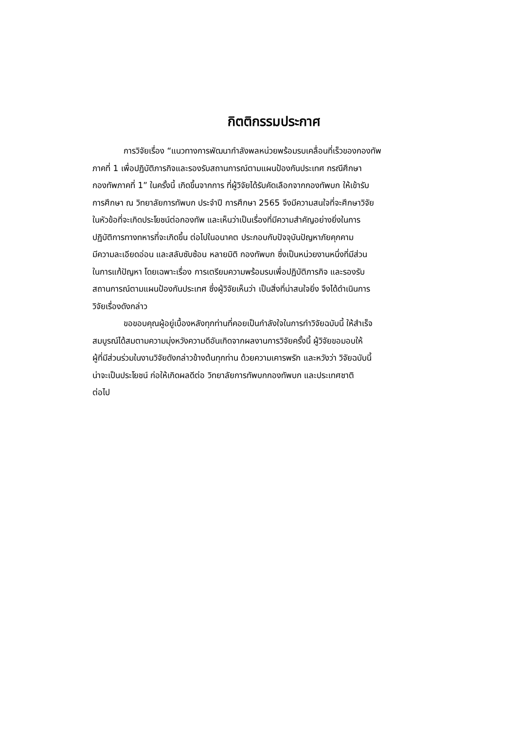กิตติกรรมประกาศ
การวิจัยเรื่อง “แนวทางการพัฒนากำลังพลหน่วยพร้อมรบเคลื่อนที่เร็วของกองทัพ
ภาคที่ 1 เพื่อปฏิบัติภารกิจและรองรับสถานการณ์ตามแผนป้องกันประเทศ กรณีศึกษา
กองทัพภาคที่ 1” ในครั้งนี้ เกิดขึ้นจากการ ที่ผู้วิจัยได้รับคัดเลือกจากกองทัพบก ให้เข้ารับ
การศึกษา ณ วิทยาลัยการทัพบก ประจำปี การศึกษา 2565 จึงมีความสนใจที่จะศึกษาวิจัย
ในหัวข้อที่จะเกิดประโยชน์ต่อกองทัพ และเห็นว่าเป็นเรื่องที่มีความสำคัญอย่างยิ่งในการ
ปฏิบัติการทางทหารที่จะเกิดขึ้น ต่อไปในอนาคต ประกอบกับปัจจุบันปัญหาภัยคุกคาม
มีความละเอียดอ่อน และสลับซับซ้อน หลายมิติ กองทัพบก ซึ่งเป็นหน่วยงานหนึ่งที่มีส่วน
ในการแก้ปัญหา โดยเฉพาะเรื่อง การเตรียมความพร้อมรบเพื่อปฏิบัติภารกิจ และรองรับ
สถานการณ์ตามแผนป้องกันประเทศ ซึ่งผู้วิจัยเห็นว่า เป็นสิ่งที่น่าสนใจยิ่ง จึงได้ดำเนินการ
วิจัยเรื่องดังกล่าว
ขอขอบคุณผู้อยู่เบื้องหลังทุกท่านที่คอยเป็นกำลังใจในการทำวิจัยฉบับนี้ ให้สำเร็จ
สมบูรณ์ได้สมตามความมุ่งหวังความดีอันเกิดจากผลงานการวิจัยครั้งนี้ ผู้วิจัยขอมอบให้
ผู้ที่มีส่วนร่วมในงานวิจัยดังกล่าวข้างต้นทุกท่าน ด้วยความเคารพรัก และหวังว่า วิจัยฉบับนี้
น่าจะเป็นประโยชน์ ก่อให้เกิดผลดีต่อ วิทยาลัยการทัพบกกองทัพบก และประเทศชาติ
ต่อไป